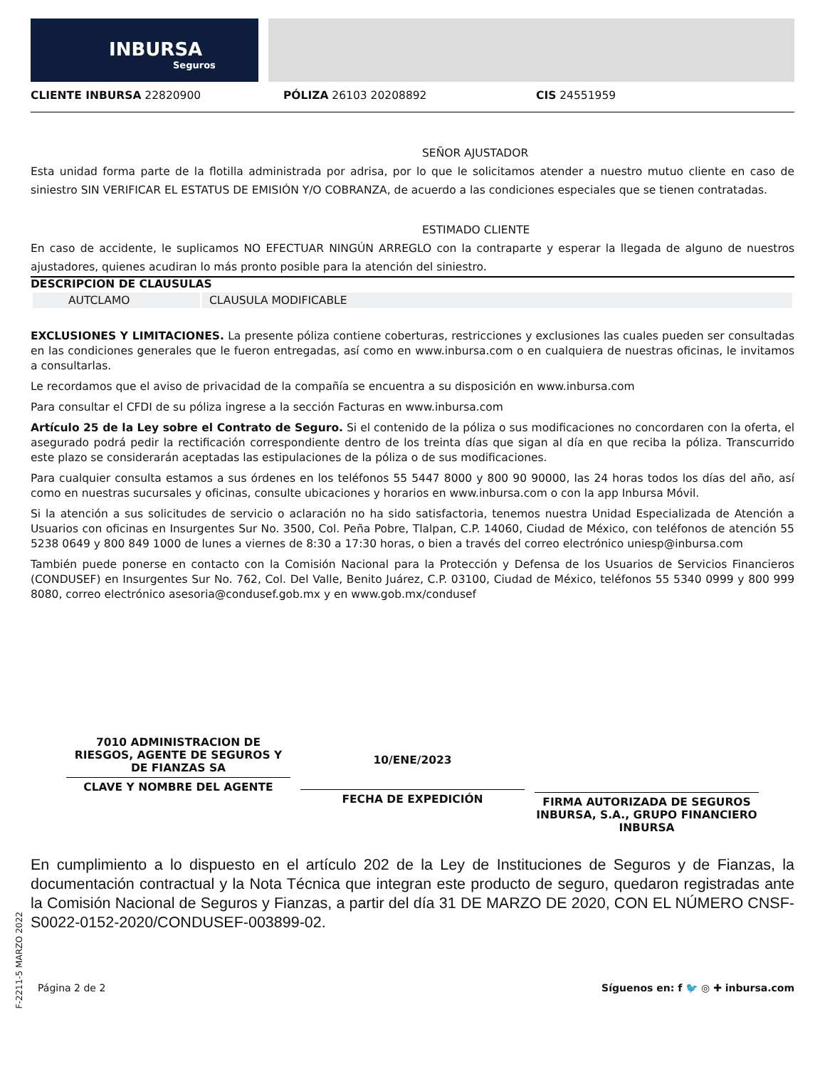F-2211-5 MARZO 2022
INBURSA
Seguros
CLIENTE INBURSA 22820900 PÓLIZA 26103 20208892 CIS 24551959
SEÑOR AJUSTADOR
Esta unidad forma parte de la flotilla administrada por adrisa, por lo que le solicitamos atender a nuestro mutuo cliente en caso de siniestro SIN VERIFICAR EL ESTATUS DE EMISIÓN Y/O COBRANZA, de acuerdo a las condiciones especiales que se tienen contratadas.
ESTIMADO CLIENTE
En caso de accidente, le suplicamos NO EFECTUAR NINGÚN ARREGLO con la contraparte y esperar la llegada de alguno de nuestros ajustadores, quienes acudiran lo más pronto posible para la atención del siniestro.
DESCRIPCION DE CLAUSULAS
| AUTCLAMO | CLAUSULA MODIFICABLE |
EXCLUSIONES Y LIMITACIONES. La presente póliza contiene coberturas, restricciones y exclusiones las cuales pueden ser consultadas en las condiciones generales que le fueron entregadas, así como en www.inbursa.com o en cualquiera de nuestras oficinas, le invitamos a consultarlas.
Le recordamos que el aviso de privacidad de la compañía se encuentra a su disposición en www.inbursa.com
Para consultar el CFDI de su póliza ingrese a la sección Facturas en www.inbursa.com
Artículo 25 de la Ley sobre el Contrato de Seguro. Si el contenido de la póliza o sus modificaciones no concordaren con la oferta, el asegurado podrá pedir la rectificación correspondiente dentro de los treinta días que sigan al día en que reciba la póliza. Transcurrido este plazo se considerarán aceptadas las estipulaciones de la póliza o de sus modificaciones.
Para cualquier consulta estamos a sus órdenes en los teléfonos 55 5447 8000 y 800 90 90000, las 24 horas todos los días del año, así como en nuestras sucursales y oficinas, consulte ubicaciones y horarios en www.inbursa.com o con la app Inbursa Móvil.
Si la atención a sus solicitudes de servicio o aclaración no ha sido satisfactoria, tenemos nuestra Unidad Especializada de Atención a Usuarios con oficinas en Insurgentes Sur No. 3500, Col. Peña Pobre, Tlalpan, C.P. 14060, Ciudad de México, con teléfonos de atención 55 5238 0649 y 800 849 1000 de lunes a viernes de 8:30 a 17:30 horas, o bien a través del correo electrónico uniesp@inbursa.com
También puede ponerse en contacto con la Comisión Nacional para la Protección y Defensa de los Usuarios de Servicios Financieros (CONDUSEF) en Insurgentes Sur No. 762, Col. Del Valle, Benito Juárez, C.P. 03100, Ciudad de México, teléfonos 55 5340 0999 y 800 999 8080, correo electrónico asesoria@condusef.gob.mx y en www.gob.mx/condusef
7010 ADMINISTRACION DE RIESGOS, AGENTE DE SEGUROS Y DE FIANZAS SA
CLAVE Y NOMBRE DEL AGENTE
10/ENE/2023
FECHA DE EXPEDICIÓN
FIRMA AUTORIZADA DE SEGUROS INBURSA, S.A., GRUPO FINANCIERO INBURSA
En cumplimiento a lo dispuesto en el artículo 202 de la Ley de Instituciones de Seguros y de Fianzas, la documentación contractual y la Nota Técnica que integran este producto de seguro, quedaron registradas ante la Comisión Nacional de Seguros y Fianzas, a partir del día 31 DE MARZO DE 2020, CON EL NÚMERO CNSF-S0022-0152-2020/CONDUSEF-003899-02.
Página 2 de 2 Síguenos en: f 🐦 ◎ ✚ inbursa.com